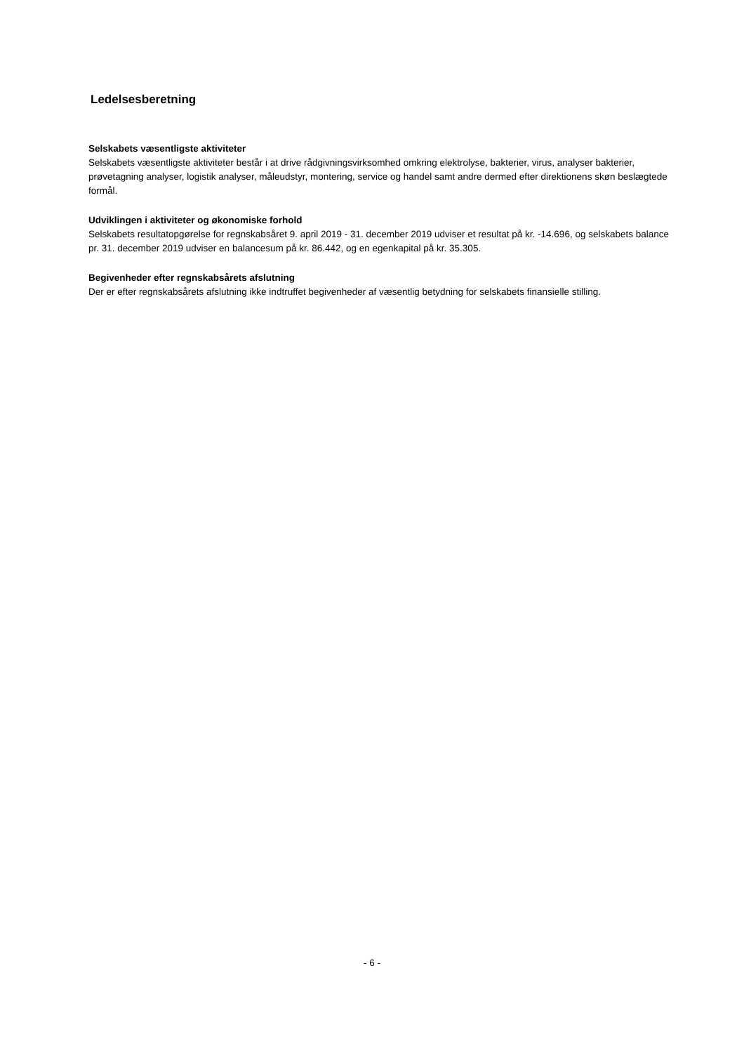Ledelsesberetning
Selskabets væsentligste aktiviteter
Selskabets væsentligste aktiviteter består i at drive rådgivningsvirksomhed omkring elektrolyse, bakterier, virus, analyser bakterier, prøvetagning analyser, logistik analyser, måleudstyr, montering, service og handel samt andre dermed efter direktionens skøn beslægtede formål.
Udviklingen i aktiviteter og økonomiske forhold
Selskabets resultatopgørelse for regnskabsåret 9. april 2019 - 31. december 2019 udviser et resultat på kr. -14.696, og selskabets balance pr. 31. december 2019 udviser en balancesum på kr. 86.442, og en egenkapital på kr. 35.305.
Begivenheder efter regnskabsårets afslutning
Der er efter regnskabsårets afslutning ikke indtruffet begivenheder af væsentlig betydning for selskabets finansielle stilling.
- 6 -